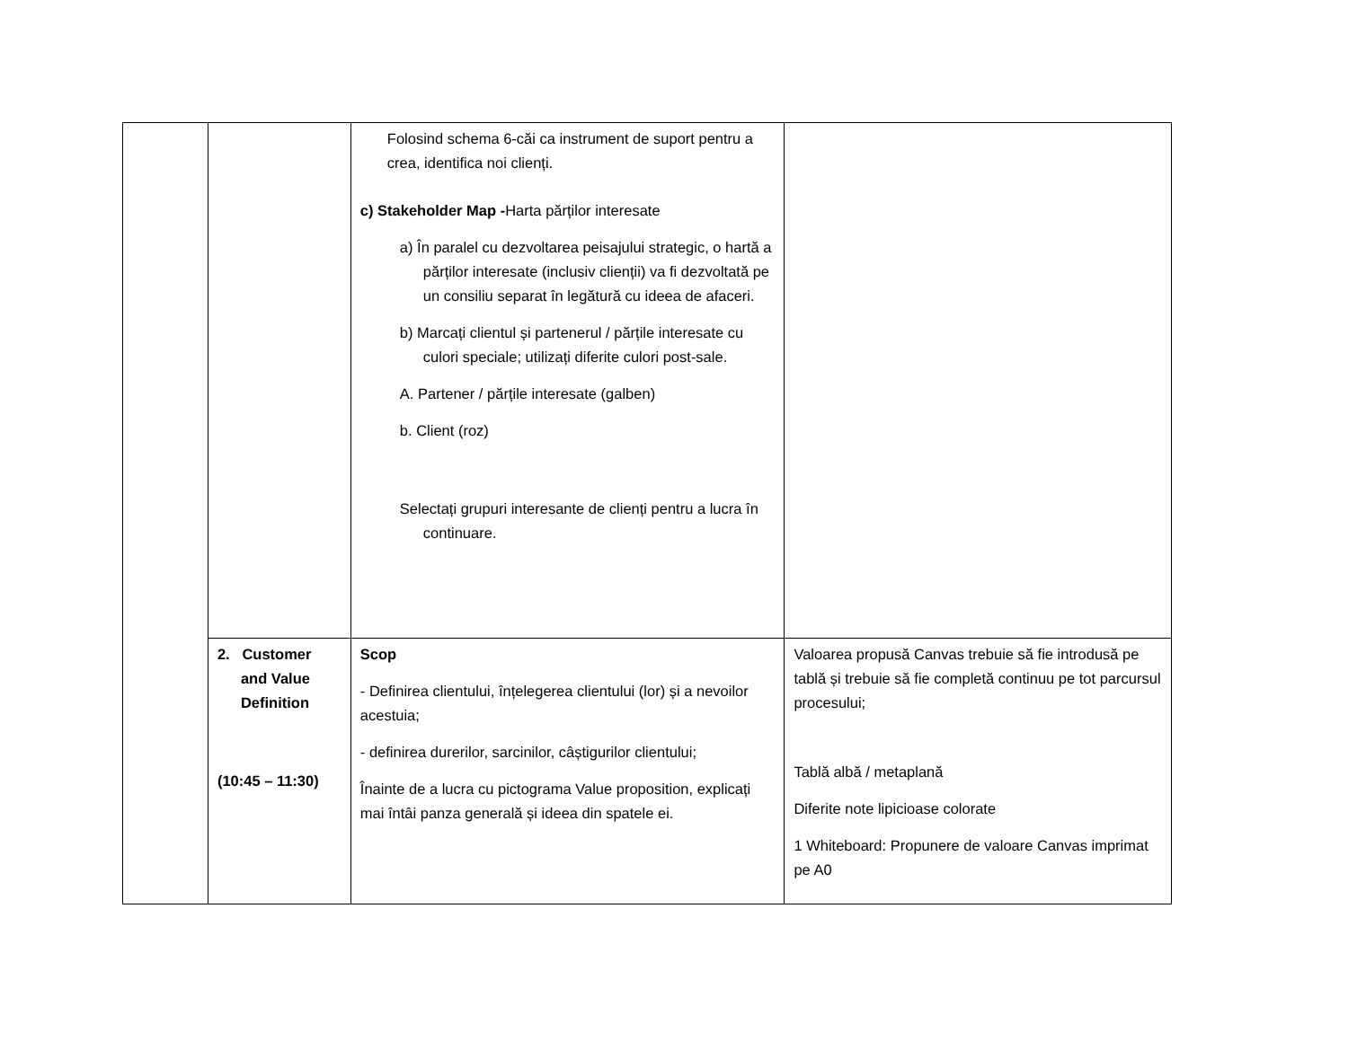| | | Folosind schema 6-căi ca instrument de suport pentru a crea, identifica noi clienți. c) Stakeholder Map - Harta părților interesate a) În paralel cu dezvoltarea peisajului strategic, o hartă a părților interesate (inclusiv clienții) va fi dezvoltată pe un consiliu separat în legătură cu ideea de afaceri. b) Marcați clientul și partenerul / părțile interesate cu culori speciale; utilizați diferite culori post-sale. A. Partener / părțile interesate (galben) b. Client (roz) Selectați grupuri interesante de clienți pentru a lucra în continuare. | |
| | 2. Customer and Value Definition (10:45 – 11:30) | Scop - Definirea clientului, înțelegerea clientului (lor) și a nevoilor acestuia; - definirea durerilor, sarcinilor, câștigurilor clientului; Înainte de a lucra cu pictograma Value proposition, explicați mai întâi panza generală și ideea din spatele ei. | Valoarea propusă Canvas trebuie să fie introdusă pe tablă și trebuie să fie completă continuu pe tot parcursul procesului; Tablă albă / metaplană Diferite note lipicioase colorate 1 Whiteboard: Propunere de valoare Canvas imprimat pe A0 |